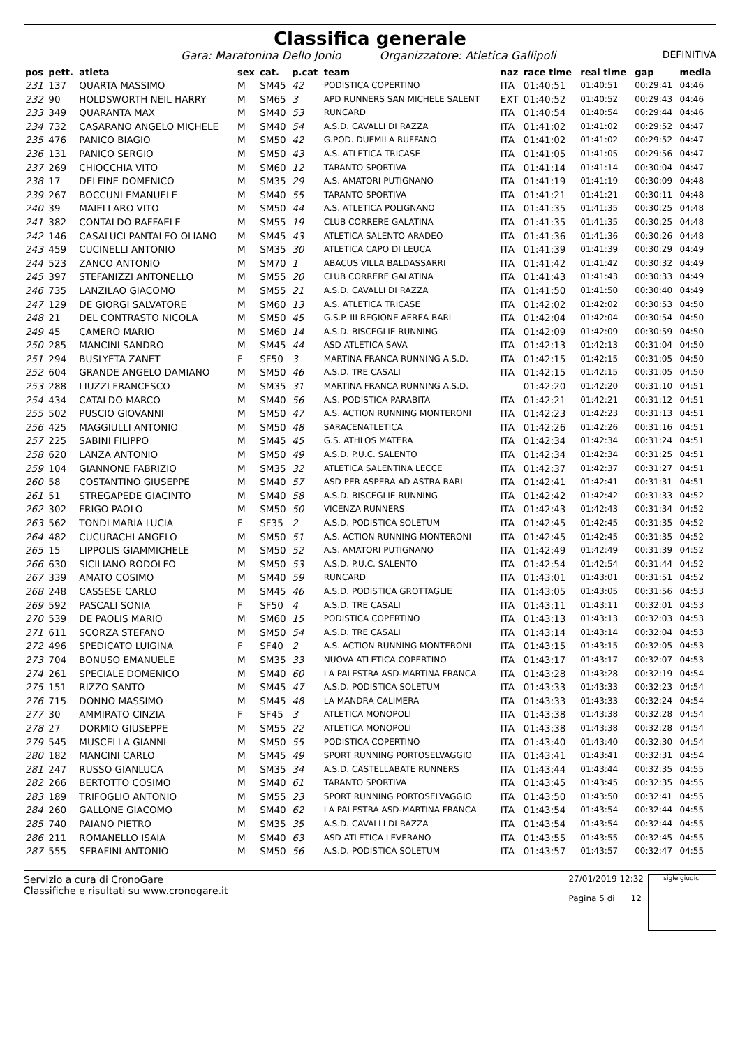Classifica generale
Gara: Maratonina Dello Jonio Organizzatore: Atletica Gallipoli DEFINITIVA
| pos | pett. | atleta | sex | cat. | p.cat | team | naz | race time | real time | gap | media |
| --- | --- | --- | --- | --- | --- | --- | --- | --- | --- | --- | --- |
| 231 | 137 | QUARTA MASSIMO | M | SM45 | 42 | PODISTICA COPERTINO | ITA | 01:40:51 | 01:40:51 | 00:29:41 | 04:46 |
| 232 | 90 | HOLDSWORTH NEIL HARRY | M | SM65 | 3 | APD RUNNERS SAN MICHELE SALENT | EXT | 01:40:52 | 01:40:52 | 00:29:43 | 04:46 |
| 233 | 349 | QUARANTA MAX | M | SM40 | 53 | RUNCARD | ITA | 01:40:54 | 01:40:54 | 00:29:44 | 04:46 |
| 234 | 732 | CASARANO ANGELO MICHELE | M | SM40 | 54 | A.S.D. CAVALLI DI RAZZA | ITA | 01:41:02 | 01:41:02 | 00:29:52 | 04:47 |
| 235 | 476 | PANICO BIAGIO | M | SM50 | 42 | G.POD. DUEMILA RUFFANO | ITA | 01:41:02 | 01:41:02 | 00:29:52 | 04:47 |
| 236 | 131 | PANICO SERGIO | M | SM50 | 43 | A.S. ATLETICA TRICASE | ITA | 01:41:05 | 01:41:05 | 00:29:56 | 04:47 |
| 237 | 269 | CHIOCCHIA VITO | M | SM60 | 12 | TARANTO SPORTIVA | ITA | 01:41:14 | 01:41:14 | 00:30:04 | 04:47 |
| 238 | 17 | DELFINE DOMENICO | M | SM35 | 29 | A.S. AMATORI PUTIGNANO | ITA | 01:41:19 | 01:41:19 | 00:30:09 | 04:48 |
| 239 | 267 | BOCCUNI EMANUELE | M | SM40 | 55 | TARANTO SPORTIVA | ITA | 01:41:21 | 01:41:21 | 00:30:11 | 04:48 |
| 240 | 39 | MAIELLARO VITO | M | SM50 | 44 | A.S. ATLETICA POLIGNANO | ITA | 01:41:35 | 01:41:35 | 00:30:25 | 04:48 |
| 241 | 382 | CONTALDO RAFFAELE | M | SM55 | 19 | CLUB CORRERE GALATINA | ITA | 01:41:35 | 01:41:35 | 00:30:25 | 04:48 |
| 242 | 146 | CASALUCI PANTALEO OLIANO | M | SM45 | 43 | ATLETICA SALENTO ARADEO | ITA | 01:41:36 | 01:41:36 | 00:30:26 | 04:48 |
| 243 | 459 | CUCINELLI ANTONIO | M | SM35 | 30 | ATLETICA CAPO DI LEUCA | ITA | 01:41:39 | 01:41:39 | 00:30:29 | 04:49 |
| 244 | 523 | ZANCO ANTONIO | M | SM70 | 1 | ABACUS VILLA BALDASSARRI | ITA | 01:41:42 | 01:41:42 | 00:30:32 | 04:49 |
| 245 | 397 | STEFANIZZI ANTONELLO | M | SM55 | 20 | CLUB CORRERE GALATINA | ITA | 01:41:43 | 01:41:43 | 00:30:33 | 04:49 |
| 246 | 735 | LANZILAO GIACOMO | M | SM55 | 21 | A.S.D. CAVALLI DI RAZZA | ITA | 01:41:50 | 01:41:50 | 00:30:40 | 04:49 |
| 247 | 129 | DE GIORGI SALVATORE | M | SM60 | 13 | A.S. ATLETICA TRICASE | ITA | 01:42:02 | 01:42:02 | 00:30:53 | 04:50 |
| 248 | 21 | DEL CONTRASTO NICOLA | M | SM50 | 45 | G.S.P. III REGIONE AEREA BARI | ITA | 01:42:04 | 01:42:04 | 00:30:54 | 04:50 |
| 249 | 45 | CAMERO MARIO | M | SM60 | 14 | A.S.D. BISCEGLIE RUNNING | ITA | 01:42:09 | 01:42:09 | 00:30:59 | 04:50 |
| 250 | 285 | MANCINI SANDRO | M | SM45 | 44 | ASD ATLETICA SAVA | ITA | 01:42:13 | 01:42:13 | 00:31:04 | 04:50 |
| 251 | 294 | BUSLYETA ZANET | F | SF50 | 3 | MARTINA FRANCA RUNNING A.S.D. | ITA | 01:42:15 | 01:42:15 | 00:31:05 | 04:50 |
| 252 | 604 | GRANDE ANGELO DAMIANO | M | SM50 | 46 | A.S.D. TRE CASALI | ITA | 01:42:15 | 01:42:15 | 00:31:05 | 04:50 |
| 253 | 288 | LIUZZI FRANCESCO | M | SM35 | 31 | MARTINA FRANCA RUNNING A.S.D. | | 01:42:20 | 01:42:20 | 00:31:10 | 04:51 |
| 254 | 434 | CATALDO MARCO | M | SM40 | 56 | A.S. PODISTICA PARABITA | ITA | 01:42:21 | 01:42:21 | 00:31:12 | 04:51 |
| 255 | 502 | PUSCIO GIOVANNI | M | SM50 | 47 | A.S. ACTION RUNNING MONTERONI | ITA | 01:42:23 | 01:42:23 | 00:31:13 | 04:51 |
| 256 | 425 | MAGGIULLI ANTONIO | M | SM50 | 48 | SARACENATLETICA | ITA | 01:42:26 | 01:42:26 | 00:31:16 | 04:51 |
| 257 | 225 | SABINI FILIPPO | M | SM45 | 45 | G.S. ATHLOS MATERA | ITA | 01:42:34 | 01:42:34 | 00:31:24 | 04:51 |
| 258 | 620 | LANZA ANTONIO | M | SM50 | 49 | A.S.D. P.U.C. SALENTO | ITA | 01:42:34 | 01:42:34 | 00:31:25 | 04:51 |
| 259 | 104 | GIANNONE FABRIZIO | M | SM35 | 32 | ATLETICA SALENTINA LECCE | ITA | 01:42:37 | 01:42:37 | 00:31:27 | 04:51 |
| 260 | 58 | COSTANTINO GIUSEPPE | M | SM40 | 57 | ASD PER ASPERA AD ASTRA BARI | ITA | 01:42:41 | 01:42:41 | 00:31:31 | 04:51 |
| 261 | 51 | STREGAPEDE GIACINTO | M | SM40 | 58 | A.S.D. BISCEGLIE RUNNING | ITA | 01:42:42 | 01:42:42 | 00:31:33 | 04:52 |
| 262 | 302 | FRIGO PAOLO | M | SM50 | 50 | VICENZA RUNNERS | ITA | 01:42:43 | 01:42:43 | 00:31:34 | 04:52 |
| 263 | 562 | TONDI MARIA LUCIA | F | SF35 | 2 | A.S.D. PODISTICA SOLETUM | ITA | 01:42:45 | 01:42:45 | 00:31:35 | 04:52 |
| 264 | 482 | CUCURACHI ANGELO | M | SM50 | 51 | A.S. ACTION RUNNING MONTERONI | ITA | 01:42:45 | 01:42:45 | 00:31:35 | 04:52 |
| 265 | 15 | LIPPOLIS GIAMMICHELE | M | SM50 | 52 | A.S. AMATORI PUTIGNANO | ITA | 01:42:49 | 01:42:49 | 00:31:39 | 04:52 |
| 266 | 630 | SICILIANO RODOLFO | M | SM50 | 53 | A.S.D. P.U.C. SALENTO | ITA | 01:42:54 | 01:42:54 | 00:31:44 | 04:52 |
| 267 | 339 | AMATO COSIMO | M | SM40 | 59 | RUNCARD | ITA | 01:43:01 | 01:43:01 | 00:31:51 | 04:52 |
| 268 | 248 | CASSESE CARLO | M | SM45 | 46 | A.S.D. PODISTICA GROTTAGLIE | ITA | 01:43:05 | 01:43:05 | 00:31:56 | 04:53 |
| 269 | 592 | PASCALI SONIA | F | SF50 | 4 | A.S.D. TRE CASALI | ITA | 01:43:11 | 01:43:11 | 00:32:01 | 04:53 |
| 270 | 539 | DE PAOLIS MARIO | M | SM60 | 15 | PODISTICA COPERTINO | ITA | 01:43:13 | 01:43:13 | 00:32:03 | 04:53 |
| 271 | 611 | SCORZA STEFANO | M | SM50 | 54 | A.S.D. TRE CASALI | ITA | 01:43:14 | 01:43:14 | 00:32:04 | 04:53 |
| 272 | 496 | SPEDICATO LUIGINA | F | SF40 | 2 | A.S. ACTION RUNNING MONTERONI | ITA | 01:43:15 | 01:43:15 | 00:32:05 | 04:53 |
| 273 | 704 | BONUSO EMANUELE | M | SM35 | 33 | NUOVA ATLETICA COPERTINO | ITA | 01:43:17 | 01:43:17 | 00:32:07 | 04:53 |
| 274 | 261 | SPECIALE DOMENICO | M | SM40 | 60 | LA PALESTRA ASD-MARTINA FRANCA | ITA | 01:43:28 | 01:43:28 | 00:32:19 | 04:54 |
| 275 | 151 | RIZZO SANTO | M | SM45 | 47 | A.S.D. PODISTICA SOLETUM | ITA | 01:43:33 | 01:43:33 | 00:32:23 | 04:54 |
| 276 | 715 | DONNO MASSIMO | M | SM45 | 48 | LA MANDRA CALIMERA | ITA | 01:43:33 | 01:43:33 | 00:32:24 | 04:54 |
| 277 | 30 | AMMIRATO CINZIA | F | SF45 | 3 | ATLETICA MONOPOLI | ITA | 01:43:38 | 01:43:38 | 00:32:28 | 04:54 |
| 278 | 27 | DORMIO GIUSEPPE | M | SM55 | 22 | ATLETICA MONOPOLI | ITA | 01:43:38 | 01:43:38 | 00:32:28 | 04:54 |
| 279 | 545 | MUSCELLA GIANNI | M | SM50 | 55 | PODISTICA COPERTINO | ITA | 01:43:40 | 01:43:40 | 00:32:30 | 04:54 |
| 280 | 182 | MANCINI CARLO | M | SM45 | 49 | SPORT RUNNING PORTOSELVAGGIO | ITA | 01:43:41 | 01:43:41 | 00:32:31 | 04:54 |
| 281 | 247 | RUSSO GIANLUCA | M | SM35 | 34 | A.S.D. CASTELLABATE RUNNERS | ITA | 01:43:44 | 01:43:44 | 00:32:35 | 04:55 |
| 282 | 266 | BERTOTTO COSIMO | M | SM40 | 61 | TARANTO SPORTIVA | ITA | 01:43:45 | 01:43:45 | 00:32:35 | 04:55 |
| 283 | 189 | TRIFOGLIO ANTONIO | M | SM55 | 23 | SPORT RUNNING PORTOSELVAGGIO | ITA | 01:43:50 | 01:43:50 | 00:32:41 | 04:55 |
| 284 | 260 | GALLONE GIACOMO | M | SM40 | 62 | LA PALESTRA ASD-MARTINA FRANCA | ITA | 01:43:54 | 01:43:54 | 00:32:44 | 04:55 |
| 285 | 740 | PAIANO PIETRO | M | SM35 | 35 | A.S.D. CAVALLI DI RAZZA | ITA | 01:43:54 | 01:43:54 | 00:32:44 | 04:55 |
| 286 | 211 | ROMANELLO ISAIA | M | SM40 | 63 | ASD ATLETICA LEVERANO | ITA | 01:43:55 | 01:43:55 | 00:32:45 | 04:55 |
| 287 | 555 | SERAFINI ANTONIO | M | SM50 | 56 | A.S.D. PODISTICA SOLETUM | ITA | 01:43:57 | 01:43:57 | 00:32:47 | 04:55 |
Servizio a cura di CronoGare
Classifiche e risultati su www.cronogare.it
27/01/2019 12:32
Pagina 5 di 12
sigle giudici